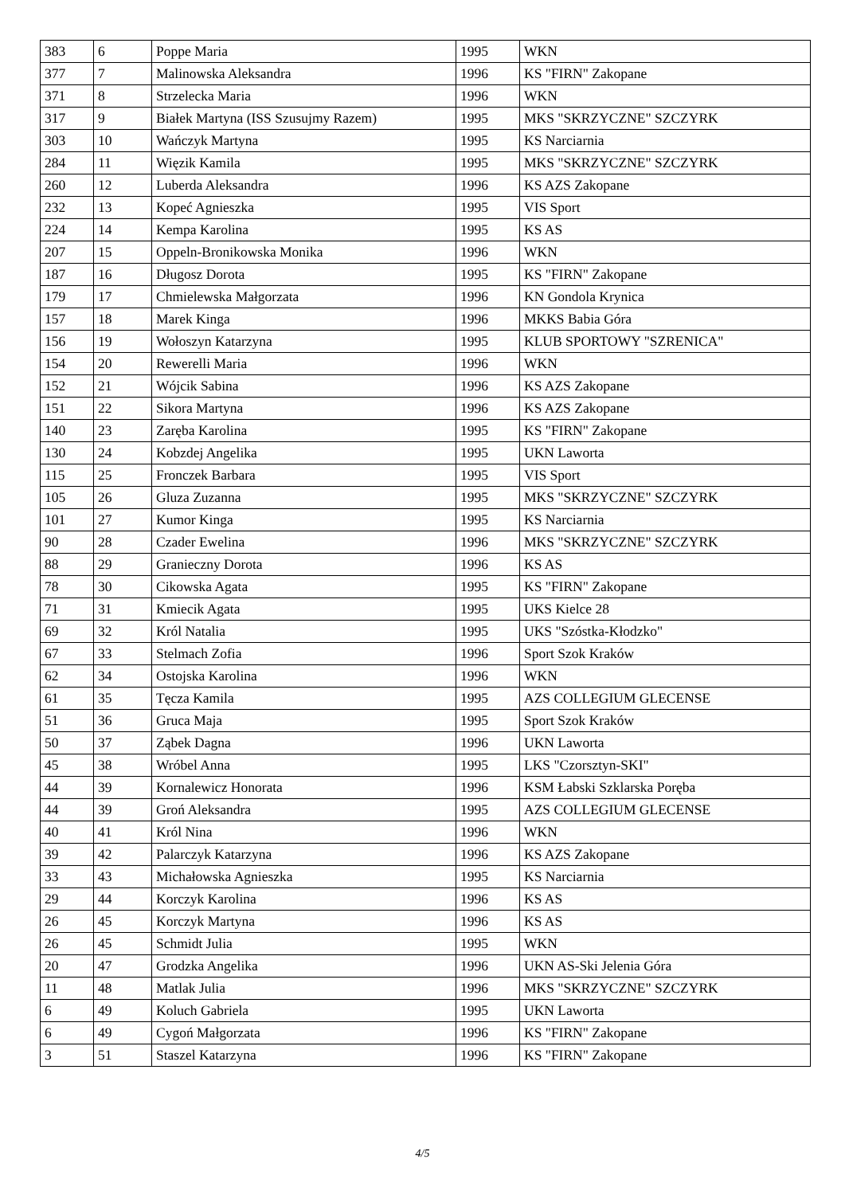| 383 | 6 | Poppe Maria | 1995 | WKN |
| 377 | 7 | Malinowska Aleksandra | 1996 | KS "FIRN" Zakopane |
| 371 | 8 | Strzelecka Maria | 1996 | WKN |
| 317 | 9 | Białek Martyna (ISS Szusujmy Razem) | 1995 | MKS "SKRZYCZNE" SZCZYRK |
| 303 | 10 | Wańczyk Martyna | 1995 | KS Narciarnia |
| 284 | 11 | Więzik Kamila | 1995 | MKS "SKRZYCZNE" SZCZYRK |
| 260 | 12 | Luberda Aleksandra | 1996 | KS AZS Zakopane |
| 232 | 13 | Kopeć Agnieszka | 1995 | VIS Sport |
| 224 | 14 | Kempa Karolina | 1995 | KS AS |
| 207 | 15 | Oppeln-Bronikowska Monika | 1996 | WKN |
| 187 | 16 | Długosz Dorota | 1995 | KS "FIRN" Zakopane |
| 179 | 17 | Chmielewska Małgorzata | 1996 | KN Gondola Krynica |
| 157 | 18 | Marek Kinga | 1996 | MKKS Babia Góra |
| 156 | 19 | Wołoszyn Katarzyna | 1995 | KLUB SPORTOWY "SZRENICA" |
| 154 | 20 | Rewerelli Maria | 1996 | WKN |
| 152 | 21 | Wójcik Sabina | 1996 | KS AZS Zakopane |
| 151 | 22 | Sikora Martyna | 1996 | KS AZS Zakopane |
| 140 | 23 | Zaręba Karolina | 1995 | KS "FIRN" Zakopane |
| 130 | 24 | Kobzdej Angelika | 1995 | UKN Laworta |
| 115 | 25 | Fronczek Barbara | 1995 | VIS Sport |
| 105 | 26 | Gluza Zuzanna | 1995 | MKS "SKRZYCZNE" SZCZYRK |
| 101 | 27 | Kumor Kinga | 1995 | KS Narciarnia |
| 90 | 28 | Czader Ewelina | 1996 | MKS "SKRZYCZNE" SZCZYRK |
| 88 | 29 | Granieczny Dorota | 1996 | KS AS |
| 78 | 30 | Cikowska Agata | 1995 | KS "FIRN" Zakopane |
| 71 | 31 | Kmiecik Agata | 1995 | UKS Kielce 28 |
| 69 | 32 | Król Natalia | 1995 | UKS "Szóstka-Kłodzko" |
| 67 | 33 | Stelmach Zofia | 1996 | Sport Szok Kraków |
| 62 | 34 | Ostojska Karolina | 1996 | WKN |
| 61 | 35 | Tęcza Kamila | 1995 | AZS COLLEGIUM GLECENSE |
| 51 | 36 | Gruca Maja | 1995 | Sport Szok Kraków |
| 50 | 37 | Ząbek Dagna | 1996 | UKN Laworta |
| 45 | 38 | Wróbel Anna | 1995 | LKS "Czorsztyn-SKI" |
| 44 | 39 | Kornalewicz Honorata | 1996 | KSM Łabski Szklarska Poręba |
| 44 | 39 | Groń Aleksandra | 1995 | AZS COLLEGIUM GLECENSE |
| 40 | 41 | Król Nina | 1996 | WKN |
| 39 | 42 | Palarczyk Katarzyna | 1996 | KS AZS Zakopane |
| 33 | 43 | Michałowska Agnieszka | 1995 | KS Narciarnia |
| 29 | 44 | Korczyk Karolina | 1996 | KS AS |
| 26 | 45 | Korczyk Martyna | 1996 | KS AS |
| 26 | 45 | Schmidt Julia | 1995 | WKN |
| 20 | 47 | Grodzka Angelika | 1996 | UKN AS-Ski Jelenia Góra |
| 11 | 48 | Matlak Julia | 1996 | MKS "SKRZYCZNE" SZCZYRK |
| 6 | 49 | Koluch Gabriela | 1995 | UKN Laworta |
| 6 | 49 | Cygoń Małgorzata | 1996 | KS "FIRN" Zakopane |
| 3 | 51 | Staszel Katarzyna | 1996 | KS "FIRN" Zakopane |
4/5